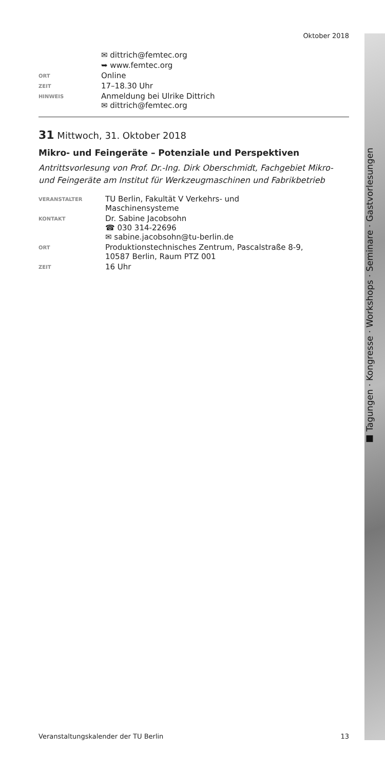■ Tagungen · Kongresse · Workshops · Seminare · Gastvorlesungen
Oktober 2018
| | ✉ dittrich@femtec.org |
| | ➥ www.femtec.org |
| ORT | Online |
| ZEIT | 17–18.30 Uhr |
| HINWEIS | Anmeldung bei Ulrike Dittrich ✉ dittrich@femtec.org |
31 Mittwoch, 31. Oktober 2018
Mikro- und Feingeräte – Potenziale und Perspektiven
Antrittsvorlesung von Prof. Dr.-Ing. Dirk Oberschmidt, Fachgebiet Mikro- und Feingeräte am Institut für Werkzeugmaschinen und Fabrikbetrieb
| VERANSTALTER | TU Berlin, Fakultät V Verkehrs- und Maschinensysteme |
| KONTAKT | Dr. Sabine Jacobsohn ☎ 030 314-22696 ✉ sabine.jacobsohn@tu-berlin.de |
| ORT | Produktionstechnisches Zentrum, Pascalstraße 8-9, 10587 Berlin, Raum PTZ 001 |
| ZEIT | 16 Uhr |
Veranstaltungskalender der TU Berlin 13